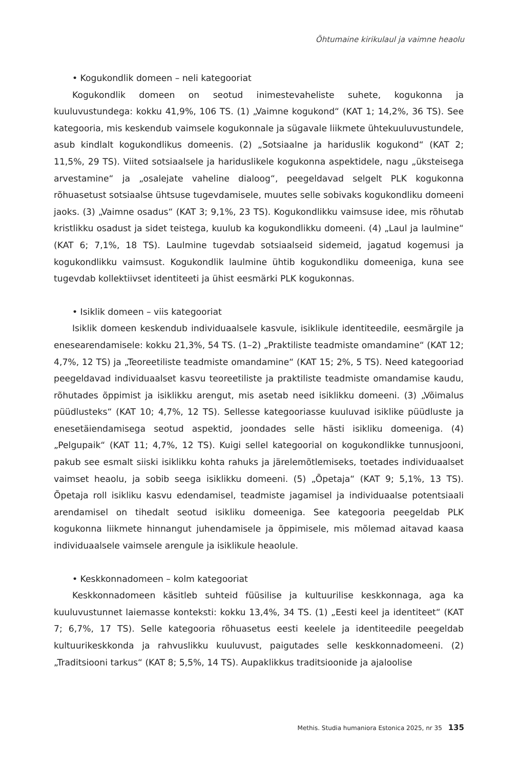Õhtumaine kirikulaul ja vaimne heaolu
• Kogukondlik domeen – neli kategooriat
Kogukondlik domeen on seotud inimestevaheliste suhete, kogukonna ja kuuluvustundega: kokku 41,9%, 106 TS. (1) „Vaimne kogukond“ (KAT 1; 14,2%, 36 TS). See kategooria, mis keskendub vaimsele kogukonnale ja sügavale liikmete ühtekuuluvustundele, asub kindlalt kogukondlikus domeenis. (2) „Sotsiaalne ja hariduslik kogukond“ (KAT 2; 11,5%, 29 TS). Viited sotsiaalsele ja hariduslikele kogukonna aspektidele, nagu „üksteisega arvestamine“ ja „osalejate vaheline dialoog“, peegeldavad selgelt PLK kogukonna rõhuasetust sotsiaalse ühtsuse tugevdamisele, muutes selle sobivaks kogukondliku domeeni jaoks. (3) „Vaimne osadus“ (KAT 3; 9,1%, 23 TS). Kogukondlikku vaimsuse idee, mis rõhutab kristlikku osadust ja sidet teistega, kuulub ka kogukondlikku domeeni. (4) „Laul ja laulmine“ (KAT 6; 7,1%, 18 TS). Laulmine tugevdab sotsiaalseid sidemeid, jagatud kogemusi ja kogukondlikku vaimsust. Kogukondlik laulmine ühtib kogukondliku domeeniga, kuna see tugevdab kollektiivset identiteeti ja ühist eesmärki PLK kogukonnas.
• Isiklik domeen – viis kategooriat
Isiklik domeen keskendub individuaalsele kasvule, isiklikule identiteedile, eesmärgile ja enesearendamisele: kokku 21,3%, 54 TS. (1–2) „Praktiliste teadmiste omandamine“ (KAT 12; 4,7%, 12 TS) ja „Teoreetiliste teadmiste omandamine“ (KAT 15; 2%, 5 TS). Need kategooriad peegeldavad individuaalset kasvu teoreetiliste ja praktiliste teadmiste omandamise kaudu, rõhutades õppimist ja isiklikku arengut, mis asetab need isiklikku domeeni. (3) „Võimalus püüdlusteks“ (KAT 10; 4,7%, 12 TS). Sellesse kategooriasse kuuluvad isiklike püüdluste ja enesetäiendamisega seotud aspektid, joondades selle hästi isikliku domeeniga. (4) „Pelgupaik“ (KAT 11; 4,7%, 12 TS). Kuigi sellel kategoorial on kogukondlikke tunnusjooni, pakub see esmalt siiski isiklikku kohta rahuks ja järelemõtlemiseks, toetades individuaalset vaimset heaolu, ja sobib seega isiklikku domeeni. (5) „Õpetaja“ (KAT 9; 5,1%, 13 TS). Õpetaja roll isikliku kasvu edendamisel, teadmiste jagamisel ja individuaalse potentsiaali arendamisel on tihedalt seotud isikliku domeeniga. See kategooria peegeldab PLK kogukonna liikmete hinnangut juhendamisele ja õppimisele, mis mõlemad aitavad kaasa individuaalsele vaimsele arengule ja isiklikule heaolule.
• Keskkonnadomeen – kolm kategooriat
Keskkonnadomeen käsitleb suhteid füüsilise ja kultuurilise keskkonnaga, aga ka kuuluvustunnet laiemasse konteksti: kokku 13,4%, 34 TS. (1) „Eesti keel ja identiteet“ (KAT 7; 6,7%, 17 TS). Selle kategooria rõhuasetus eesti keelele ja identiteedile peegeldab kultuurikeskkonda ja rahvuslikku kuuluvust, paigutades selle keskkonnadomeeni. (2) „Traditsiooni tarkus“ (KAT 8; 5,5%, 14 TS). Aupaklikkus traditsioonide ja ajaloolise
Methis. Studia humaniora Estonica 2025, nr 35 135